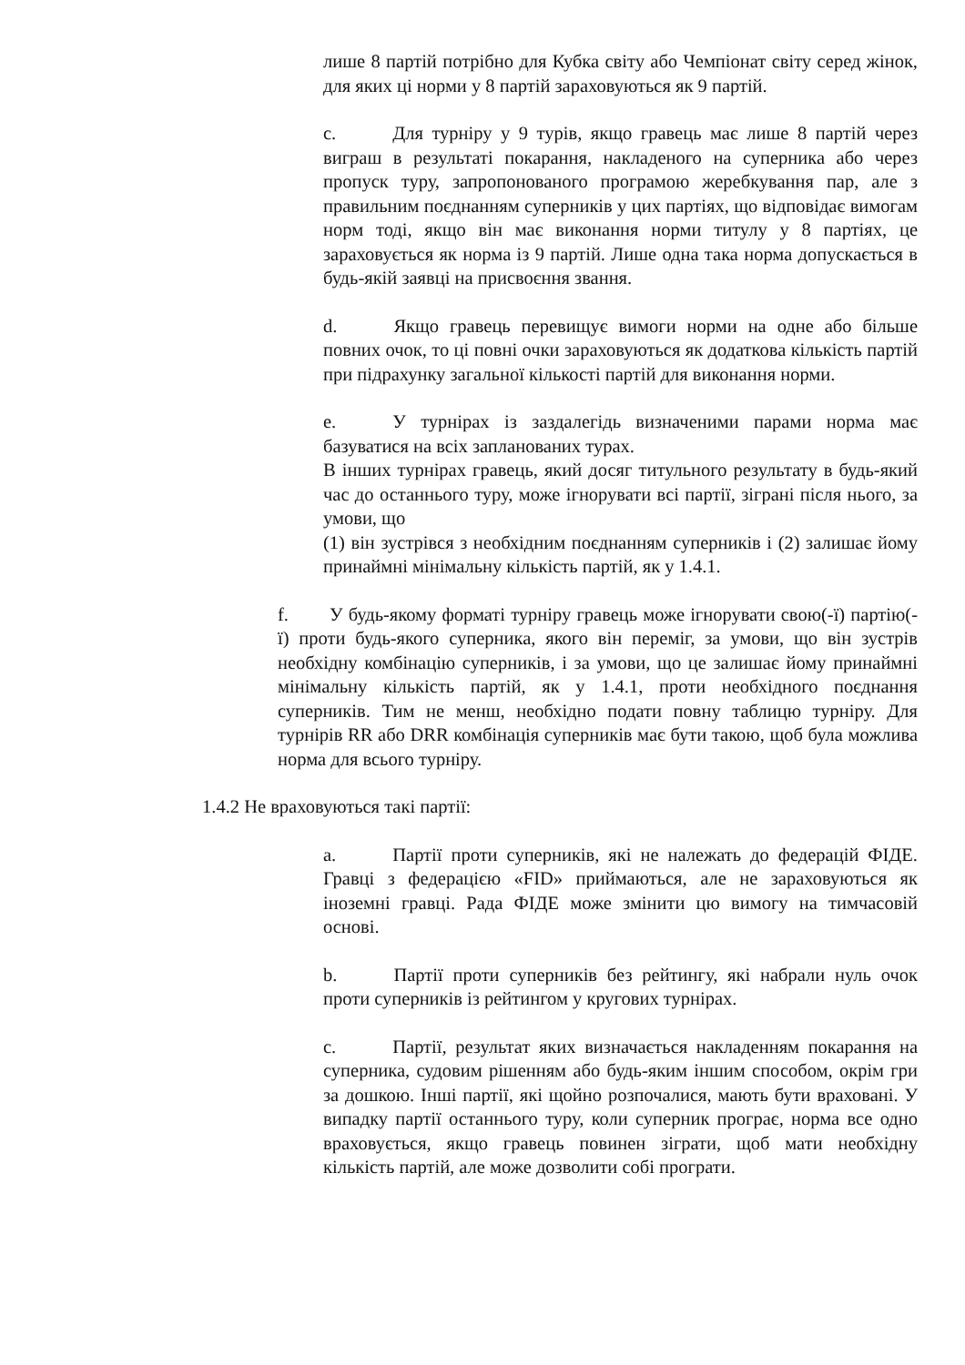лише 8 партій потрібно для Кубка світу або Чемпіонат світу серед жінок, для яких ці норми у 8 партій зараховуються як 9 партій.
c. Для турніру у 9 турів, якщо гравець має лише 8 партій через виграш в результаті покарання, накладеного на суперника або через пропуск туру, запропонованого програмою жеребкування пар, але з правильним поєднанням суперників у цих партіях, що відповідає вимогам норм тоді, якщо він має виконання норми титулу у 8 партіях, це зараховується як норма із 9 партій. Лише одна така норма допускається в будь-якій заявці на присвоєння звання.
d. Якщо гравець перевищує вимоги норми на одне або більше повних очок, то ці повні очки зараховуються як додаткова кількість партій при підрахунку загальної кількості партій для виконання норми.
e. У турнірах із заздалегідь визначеними парами норма має базуватися на всіх запланованих турах.
В інших турнірах гравець, який досяг титульного результату в будь-який час до останнього туру, може ігнорувати всі партії, зіграні після нього, за умови, що
(1) він зустрівся з необхідним поєднанням суперників і (2) залишає йому принаймні мінімальну кількість партій, як у 1.4.1.
f. У будь-якому форматі турніру гравець може ігнорувати свою(-ї) партію(-ї) проти будь-якого суперника, якого він переміг, за умови, що він зустрів необхідну комбінацію суперників, і за умови, що це залишає йому принаймні мінімальну кількість партій, як у 1.4.1, проти необхідного поєднання суперників. Тим не менш, необхідно подати повну таблицю турніру. Для турнірів RR або DRR комбінація суперників має бути такою, щоб була можлива норма для всього турніру.
1.4.2 Не враховуються такі партії:
a. Партії проти суперників, які не належать до федерацій ФІДЕ. Гравці з федерацією «FID» приймаються, але не зараховуються як іноземні гравці. Рада ФІДЕ може змінити цю вимогу на тимчасовій основі.
b. Партії проти суперників без рейтингу, які набрали нуль очок проти суперників із рейтингом у кругових турнірах.
c. Партії, результат яких визначається накладенням покарання на суперника, судовим рішенням або будь-яким іншим способом, окрім гри за дошкою. Інші партії, які щойно розпочалися, мають бути враховані. У випадку партії останнього туру, коли суперник програє, норма все одно враховується, якщо гравець повинен зіграти, щоб мати необхідну кількість партій, але може дозволити собі програти.